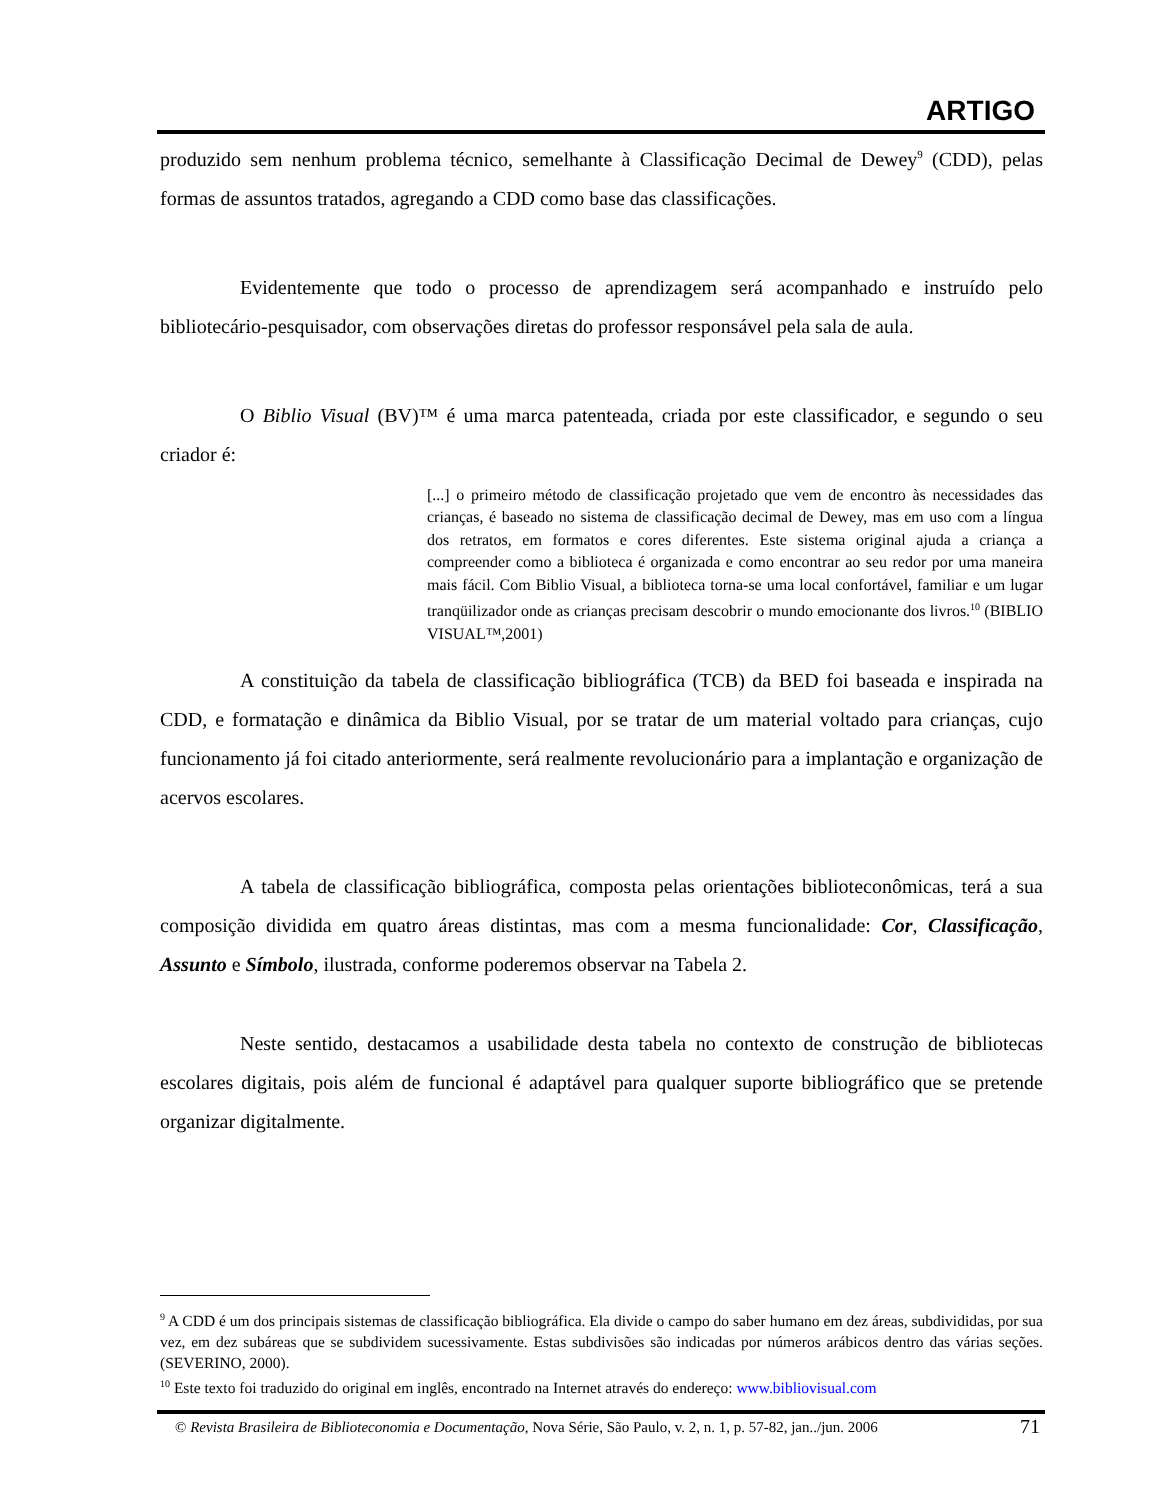ARTIGO
produzido sem nenhum problema técnico, semelhante à Classificação Decimal de Dewey<sup>9</sup> (CDD), pelas formas de assuntos tratados, agregando a CDD como base das classificações.
Evidentemente que todo o processo de aprendizagem será acompanhado e instruído pelo bibliotecário-pesquisador, com observações diretas do professor responsável pela sala de aula.
O Biblio Visual (BV)™ é uma marca patenteada, criada por este classificador, e segundo o seu criador é:
[...] o primeiro método de classificação projetado que vem de encontro às necessidades das crianças, é baseado no sistema de classificação decimal de Dewey, mas em uso com a língua dos retratos, em formatos e cores diferentes. Este sistema original ajuda a criança a compreender como a biblioteca é organizada e como encontrar ao seu redor por uma maneira mais fácil. Com Biblio Visual, a biblioteca torna-se uma local confortável, familiar e um lugar tranqüilizador onde as crianças precisam descobrir o mundo emocionante dos livros.<sup>10</sup> (BIBLIO VISUAL™,2001)
A constituição da tabela de classificação bibliográfica (TCB) da BED foi baseada e inspirada na CDD, e formatação e dinâmica da Biblio Visual, por se tratar de um material voltado para crianças, cujo funcionamento já foi citado anteriormente, será realmente revolucionário para a implantação e organização de acervos escolares.
A tabela de classificação bibliográfica, composta pelas orientações biblioteconômicas, terá a sua composição dividida em quatro áreas distintas, mas com a mesma funcionalidade: Cor, Classificação, Assunto e Símbolo, ilustrada, conforme poderemos observar na Tabela 2.
Neste sentido, destacamos a usabilidade desta tabela no contexto de construção de bibliotecas escolares digitais, pois além de funcional é adaptável para qualquer suporte bibliográfico que se pretende organizar digitalmente.
<sup>9</sup> A CDD é um dos principais sistemas de classificação bibliográfica. Ela divide o campo do saber humano em dez áreas, subdivididas, por sua vez, em dez subáreas que se subdividem sucessivamente. Estas subdivisões são indicadas por números arábicos dentro das várias seções. (SEVERINO, 2000).
<sup>10</sup> Este texto foi traduzido do original em inglês, encontrado na Internet através do endereço: www.bibliovisual.com
© Revista Brasileira de Biblioteconomia e Documentação, Nova Série, São Paulo, v. 2, n. 1, p. 57-82, jan../jun. 2006 71